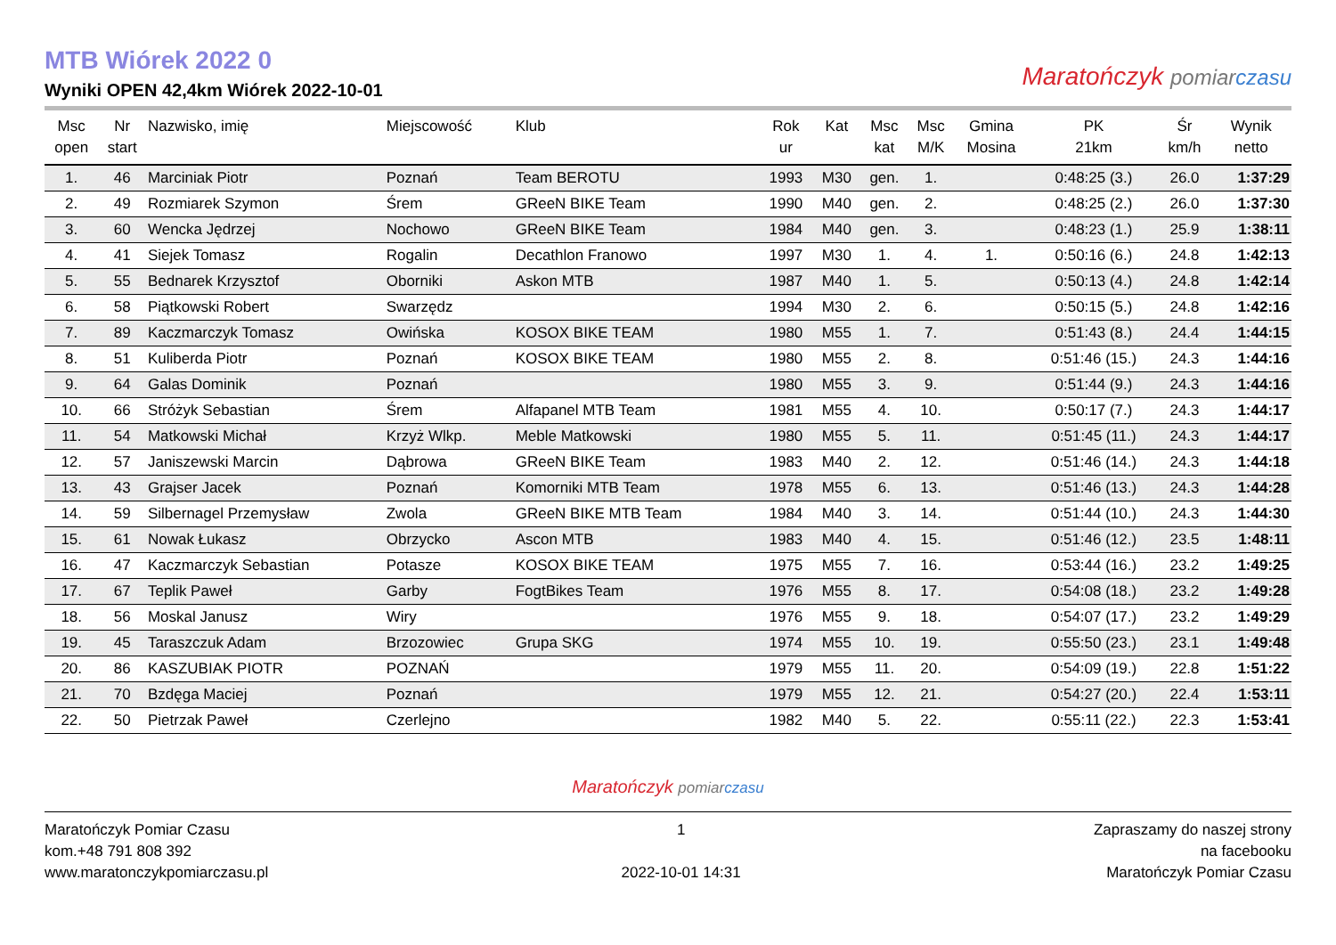MTB Wiórek 2022 0
Wyniki OPEN 42,4km Wiórek 2022-10-01
Maratończyk pomiar czasu
| Msc open | Nr start | Nazwisko, imię | Miejscowość | Klub | Rok ur | Kat | Msc kat | Msc M/K | Gmina Mosina | PK 21km | Śr km/h | Wynik netto |
| --- | --- | --- | --- | --- | --- | --- | --- | --- | --- | --- | --- | --- |
| 1. | 46 | Marciniak Piotr | Poznań | Team BEROTU | 1993 | M30 | gen. | 1. | | 0:48:25 (3.) | 26.0 | 1:37:29 |
| 2. | 49 | Rozmiarek Szymon | Śrem | GReeN BIKE Team | 1990 | M40 | gen. | 2. | | 0:48:25 (2.) | 26.0 | 1:37:30 |
| 3. | 60 | Wencka Jędrzej | Nochowo | GReeN BIKE Team | 1984 | M40 | gen. | 3. | | 0:48:23 (1.) | 25.9 | 1:38:11 |
| 4. | 41 | Siejek Tomasz | Rogalin | Decathlon Franowo | 1997 | M30 | 1. | 4. | 1. | 0:50:16 (6.) | 24.8 | 1:42:13 |
| 5. | 55 | Bednarek Krzysztof | Oborniki | Askon MTB | 1987 | M40 | 1. | 5. | | 0:50:13 (4.) | 24.8 | 1:42:14 |
| 6. | 58 | Piątkowski Robert | Swarzędz | | 1994 | M30 | 2. | 6. | | 0:50:15 (5.) | 24.8 | 1:42:16 |
| 7. | 89 | Kaczmarczyk Tomasz | Owińska | KOSOX BIKE TEAM | 1980 | M55 | 1. | 7. | | 0:51:43 (8.) | 24.4 | 1:44:15 |
| 8. | 51 | Kuliberda Piotr | Poznań | KOSOX BIKE TEAM | 1980 | M55 | 2. | 8. | | 0:51:46 (15.) | 24.3 | 1:44:16 |
| 9. | 64 | Galas Dominik | Poznań | | 1980 | M55 | 3. | 9. | | 0:51:44 (9.) | 24.3 | 1:44:16 |
| 10. | 66 | Stróżyk Sebastian | Śrem | Alfapanel MTB Team | 1981 | M55 | 4. | 10. | | 0:50:17 (7.) | 24.3 | 1:44:17 |
| 11. | 54 | Matkowski Michał | Krzyż Wlkp. | Meble Matkowski | 1980 | M55 | 5. | 11. | | 0:51:45 (11.) | 24.3 | 1:44:17 |
| 12. | 57 | Janiszewski Marcin | Dąbrowa | GReeN BIKE Team | 1983 | M40 | 2. | 12. | | 0:51:46 (14.) | 24.3 | 1:44:18 |
| 13. | 43 | Grajser Jacek | Poznań | Komorniki MTB Team | 1978 | M55 | 6. | 13. | | 0:51:46 (13.) | 24.3 | 1:44:28 |
| 14. | 59 | Silbernagel Przemysław | Zwola | GReeN BIKE MTB Team | 1984 | M40 | 3. | 14. | | 0:51:44 (10.) | 24.3 | 1:44:30 |
| 15. | 61 | Nowak Łukasz | Obrzycko | Ascon MTB | 1983 | M40 | 4. | 15. | | 0:51:46 (12.) | 23.5 | 1:48:11 |
| 16. | 47 | Kaczmarczyk Sebastian | Potasze | KOSOX BIKE TEAM | 1975 | M55 | 7. | 16. | | 0:53:44 (16.) | 23.2 | 1:49:25 |
| 17. | 67 | Teplik Paweł | Garby | FogtBikes Team | 1976 | M55 | 8. | 17. | | 0:54:08 (18.) | 23.2 | 1:49:28 |
| 18. | 56 | Moskal Janusz | Wiry | | 1976 | M55 | 9. | 18. | | 0:54:07 (17.) | 23.2 | 1:49:29 |
| 19. | 45 | Taraszczuk Adam | Brzozowiec | Grupa SKG | 1974 | M55 | 10. | 19. | | 0:55:50 (23.) | 23.1 | 1:49:48 |
| 20. | 86 | KASZUBIAK PIOTR | POZNAŃ | | 1979 | M55 | 11. | 20. | | 0:54:09 (19.) | 22.8 | 1:51:22 |
| 21. | 70 | Bzdęga Maciej | Poznań | | 1979 | M55 | 12. | 21. | | 0:54:27 (20.) | 22.4 | 1:53:11 |
| 22. | 50 | Pietrzak Paweł | Czerlejno | | 1982 | M40 | 5. | 22. | | 0:55:11 (22.) | 22.3 | 1:53:41 |
Maratończyk pomiar czasu
Maratończyk Pomiar Czasu
kom.+48 791 808 392
www.maratonczykpomiarczasu.pl
1
2022-10-01 14:31
Zapraszamy do naszej strony
na facebooku
Maratończyk Pomiar Czasu